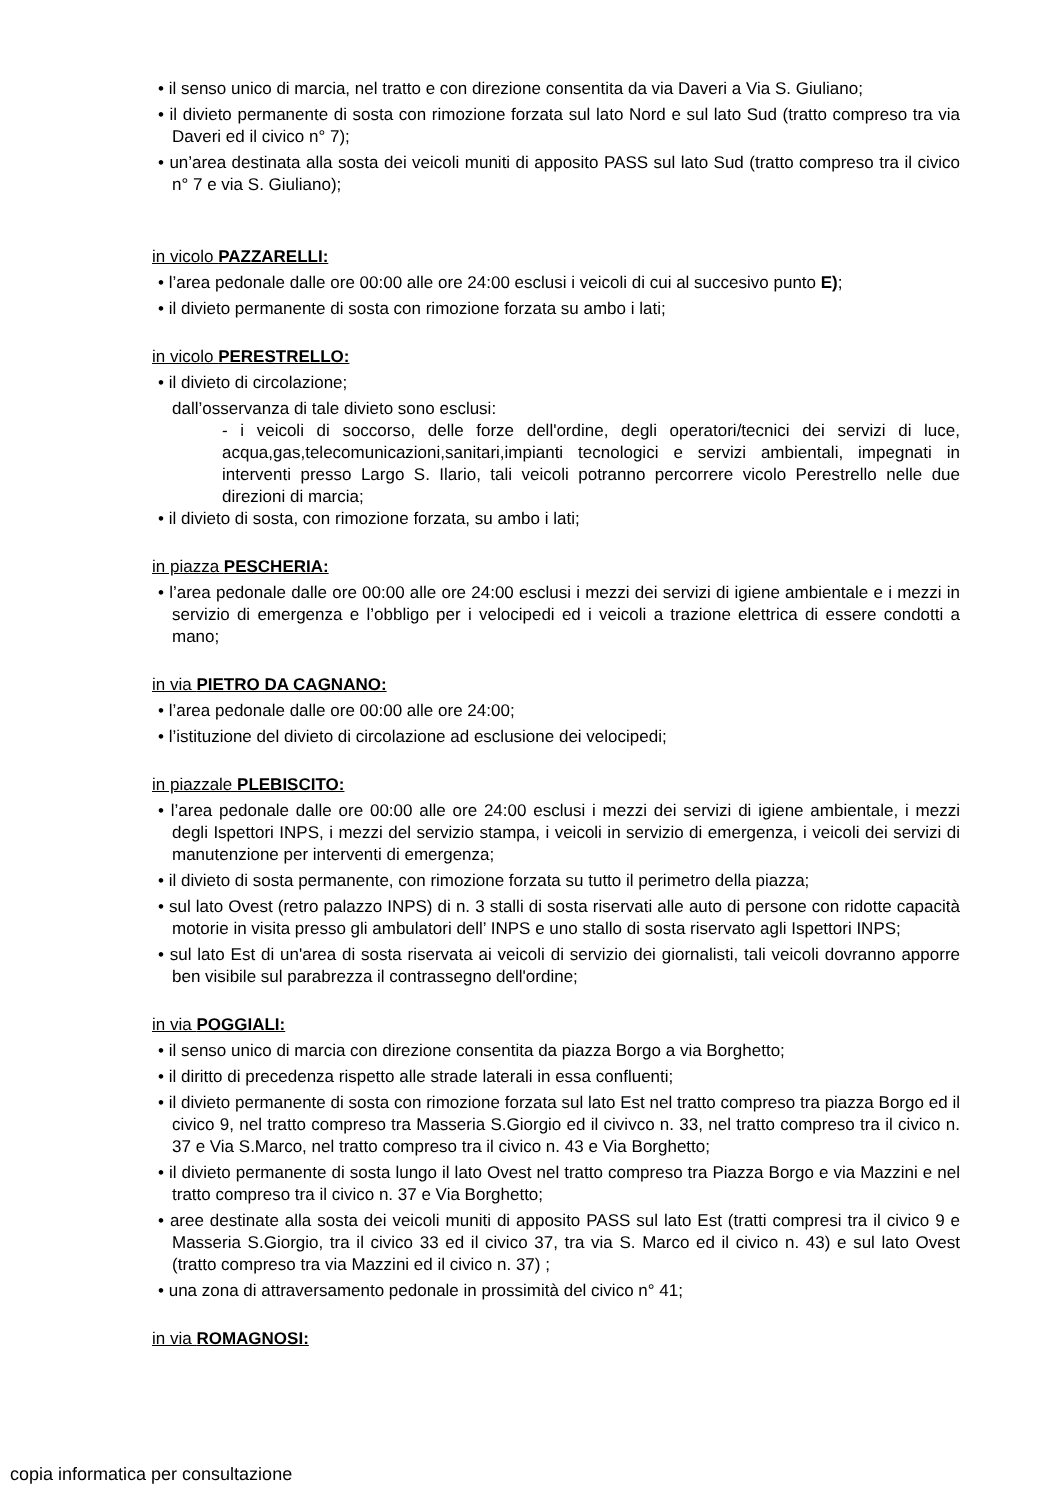• il senso unico di marcia, nel tratto e con direzione consentita da via Daveri a Via S. Giuliano;
• il divieto permanente di sosta con rimozione forzata sul lato Nord e sul lato Sud (tratto compreso tra via Daveri ed il civico n° 7);
• un’area destinata alla sosta dei veicoli muniti di apposito PASS sul lato Sud (tratto compreso tra il civico n° 7 e via S. Giuliano);
in vicolo PAZZARELLI:
• l’area pedonale dalle ore 00:00 alle ore 24:00 esclusi i veicoli di cui al succesivo punto E);
• il divieto permanente di sosta con rimozione forzata su ambo i lati;
in vicolo PERESTRELLO:
• il divieto di circolazione;
dall’osservanza di tale divieto sono esclusi:
- i veicoli di soccorso, delle forze dell'ordine, degli operatori/tecnici dei servizi di luce, acqua,gas,telecomunicazioni,sanitari,impianti tecnologici e servizi ambientali, impegnati in interventi presso Largo S. Ilario, tali veicoli potranno percorrere vicolo Perestrello nelle due direzioni di marcia;
• il divieto di sosta, con rimozione forzata, su ambo i lati;
in piazza PESCHERIA:
• l’area pedonale dalle ore 00:00 alle ore 24:00 esclusi i mezzi dei servizi di igiene ambientale e i mezzi in servizio di emergenza e l’obbligo per i velocipedi ed i veicoli a trazione elettrica di essere condotti a mano;
in via PIETRO DA CAGNANO:
• l’area pedonale dalle ore 00:00 alle ore 24:00;
• l’istituzione del divieto di circolazione ad esclusione dei velocipedi;
in piazzale PLEBISCITO:
• l’area pedonale dalle ore 00:00 alle ore 24:00 esclusi i mezzi dei servizi di igiene ambientale, i mezzi degli Ispettori INPS, i mezzi del servizio stampa, i veicoli in servizio di emergenza, i veicoli dei servizi di manutenzione per interventi di emergenza;
• il divieto di sosta permanente, con rimozione forzata su tutto il perimetro della piazza;
• sul lato Ovest (retro palazzo INPS) di n. 3 stalli di sosta riservati alle auto di persone con ridotte capacità motorie in visita presso gli ambulatori dell’ INPS e uno stallo di sosta riservato agli Ispettori INPS;
• sul lato Est di un'area di sosta riservata ai veicoli di servizio dei giornalisti, tali veicoli dovranno apporre ben visibile sul parabrezza il contrassegno dell'ordine;
in via POGGIALI:
• il senso unico di marcia con direzione consentita da piazza Borgo a via Borghetto;
• il diritto di precedenza rispetto alle strade laterali in essa confluenti;
• il divieto permanente di sosta con rimozione forzata sul lato Est nel tratto compreso tra piazza Borgo ed il civico 9, nel tratto compreso tra Masseria S.Giorgio ed il civivco n. 33, nel tratto compreso tra il civico n. 37 e Via S.Marco, nel tratto compreso tra il civico n. 43 e Via Borghetto;
• il divieto permanente di sosta lungo il lato Ovest nel tratto compreso tra Piazza Borgo e via Mazzini e nel tratto compreso tra il civico n. 37 e Via Borghetto;
• aree destinate alla sosta dei veicoli muniti di apposito PASS sul lato Est (tratti compresi tra il civico 9 e Masseria S.Giorgio, tra il civico 33 ed il civico 37, tra via S. Marco ed il civico n. 43) e sul lato Ovest (tratto compreso tra via Mazzini ed il civico n. 37) ;
• una zona di attraversamento pedonale in prossimità del civico n° 41;
in via ROMAGNOSI:
copia informatica per consultazione